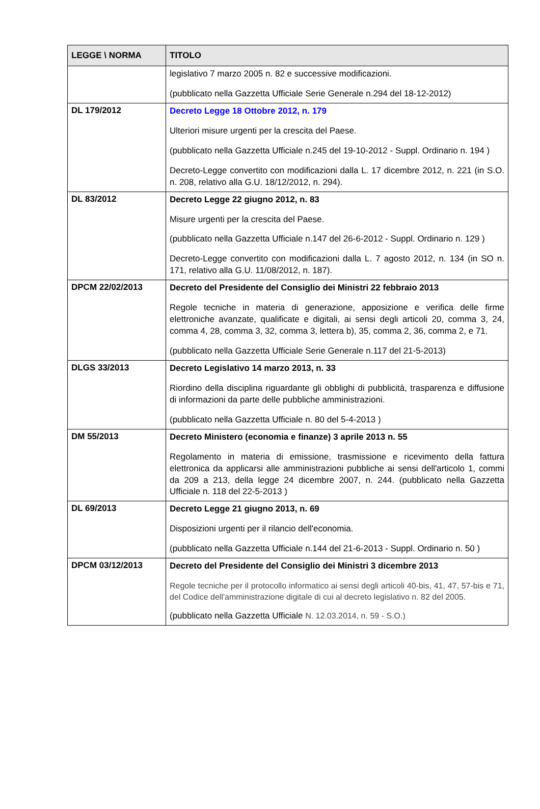| LEGGE \ NORMA | TITOLO |
| --- | --- |
| | legislativo 7 marzo 2005 n. 82 e successive modificazioni. (pubblicato nella Gazzetta Ufficiale Serie Generale n.294 del 18-12-2012) |
| DL 179/2012 | Decreto Legge 18 Ottobre 2012, n. 179 Ulteriori misure urgenti per la crescita del Paese. (pubblicato nella Gazzetta Ufficiale n.245 del 19-10-2012 - Suppl. Ordinario n. 194 ) Decreto-Legge convertito con modificazioni dalla L. 17 dicembre 2012, n. 221 (in S.O. n. 208, relativo alla G.U. 18/12/2012, n. 294). |
| DL 83/2012 | Decreto Legge 22 giugno 2012, n. 83 Misure urgenti per la crescita del Paese. (pubblicato nella Gazzetta Ufficiale n.147 del 26-6-2012 - Suppl. Ordinario n. 129 ) Decreto-Legge convertito con modificazioni dalla L. 7 agosto 2012, n. 134 (in SO n. 171, relativo alla G.U. 11/08/2012, n. 187). |
| DPCM 22/02/2013 | Decreto del Presidente del Consiglio dei Ministri 22 febbraio 2013 Regole tecniche in materia di generazione, apposizione e verifica delle firme elettroniche avanzate, qualificate e digitali, ai sensi degli articoli 20, comma 3, 24, comma 4, 28, comma 3, 32, comma 3, lettera b), 35, comma 2, 36, comma 2, e 71. (pubblicato nella Gazzetta Ufficiale Serie Generale n.117 del 21-5-2013) |
| DLGS 33/2013 | Decreto Legislativo 14 marzo 2013, n. 33 Riordino della disciplina riguardante gli obblighi di pubblicità, trasparenza e diffusione di informazioni da parte delle pubbliche amministrazioni. (pubblicato nella Gazzetta Ufficiale n. 80 del 5-4-2013 ) |
| DM 55/2013 | Decreto Ministero (economia e finanze) 3 aprile 2013 n. 55 Regolamento in materia di emissione, trasmissione e ricevimento della fattura elettronica da applicarsi alle amministrazioni pubbliche ai sensi dell'articolo 1, commi da 209 a 213, della legge 24 dicembre 2007, n. 244. (pubblicato nella Gazzetta Ufficiale n. 118 del 22-5-2013 ) |
| DL 69/2013 | Decreto Legge 21 giugno 2013, n. 69 Disposizioni urgenti per il rilancio dell'economia. (pubblicato nella Gazzetta Ufficiale n.144 del 21-6-2013 - Suppl. Ordinario n. 50 ) |
| DPCM 03/12/2013 | Decreto del Presidente del Consiglio dei Ministri 3 dicembre 2013 Regole tecniche per il protocollo informatico ai sensi degli articoli 40-bis, 41, 47, 57-bis e 71, del Codice dell'amministrazione digitale di cui al decreto legislativo n. 82 del 2005. (pubblicato nella Gazzetta Ufficiale N. 12.03.2014, n. 59 - S.O.) |